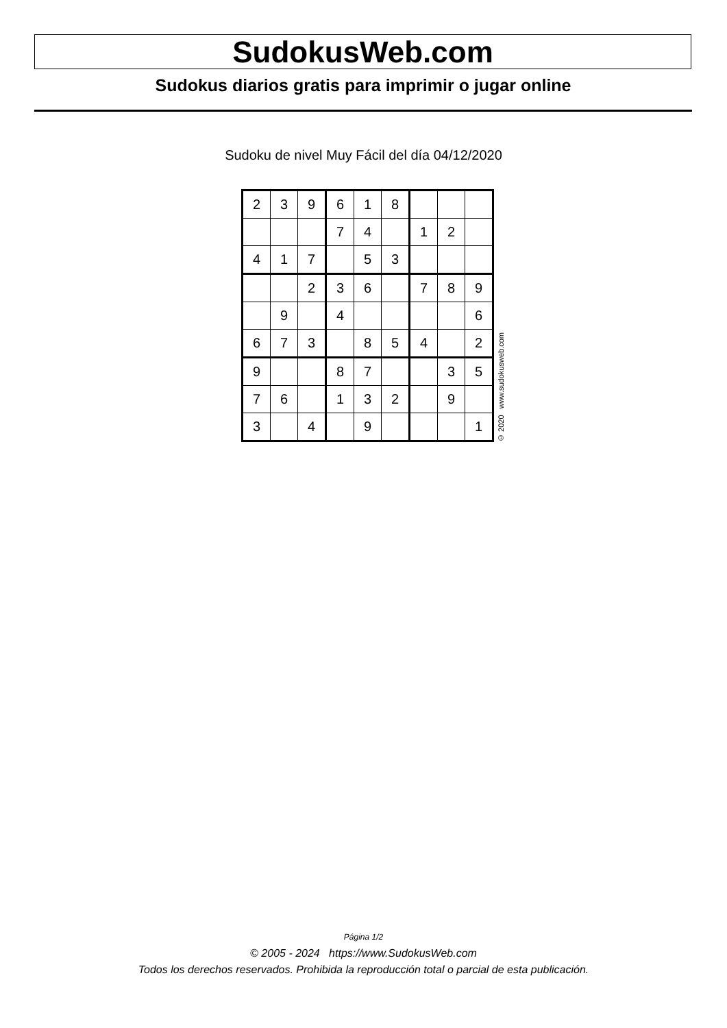SudokusWeb.com
Sudokus diarios gratis para imprimir o jugar online
Sudoku de nivel Muy Fácil del día 04/12/2020
| 2 | 3 | 9 | 6 | 1 | 8 | | | |
| | | | 7 | 4 | | 1 | 2 | |
| 4 | 1 | 7 | | 5 | 3 | | | |
| | | 2 | 3 | 6 | | 7 | 8 | 9 |
| | 9 | | 4 | | | | | 6 |
| 6 | 7 | 3 | | 8 | 5 | 4 | | 2 |
| 9 | | | 8 | 7 | | | 3 | 5 |
| 7 | 6 | | 1 | 3 | 2 | | 9 | |
| 3 | | 4 | | 9 | | | | 1 |
© 2020 www.sudokusweb.com
Página 1/2
© 2005 - 2024 https://www.SudokusWeb.com
Todos los derechos reservados. Prohibida la reproducción total o parcial de esta publicación.